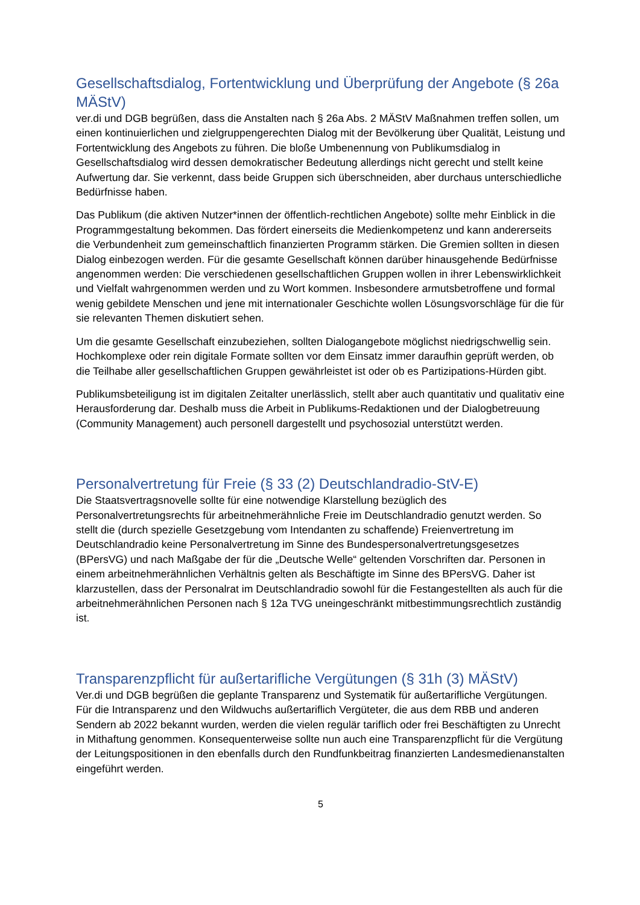Gesellschaftsdialog, Fortentwicklung und Überprüfung der Angebote (§ 26a MÄStV)
ver.di und DGB begrüßen, dass die Anstalten nach § 26a Abs. 2 MÄStV Maßnahmen treffen sollen, um einen kontinuierlichen und zielgruppengerechten Dialog mit der Bevölkerung über Qualität, Leistung und Fortentwicklung des Angebots zu führen. Die bloße Umbenennung von Publikumsdialog in Gesellschaftsdialog wird dessen demokratischer Bedeutung allerdings nicht gerecht und stellt keine Aufwertung dar. Sie verkennt, dass beide Gruppen sich überschneiden, aber durchaus unterschiedliche Bedürfnisse haben.
Das Publikum (die aktiven Nutzer*innen der öffentlich-rechtlichen Angebote) sollte mehr Einblick in die Programmgestaltung bekommen. Das fördert einerseits die Medienkompetenz und kann andererseits die Verbundenheit zum gemeinschaftlich finanzierten Programm stärken. Die Gremien sollten in diesen Dialog einbezogen werden. Für die gesamte Gesellschaft können darüber hinausgehende Bedürfnisse angenommen werden: Die verschiedenen gesellschaftlichen Gruppen wollen in ihrer Lebenswirklichkeit und Vielfalt wahrgenommen werden und zu Wort kommen. Insbesondere armutsbetroffene und formal wenig gebildete Menschen und jene mit internationaler Geschichte wollen Lösungsvorschläge für die für sie relevanten Themen diskutiert sehen.
Um die gesamte Gesellschaft einzubeziehen, sollten Dialogangebote möglichst niedrigschwellig sein. Hochkomplexe oder rein digitale Formate sollten vor dem Einsatz immer daraufhin geprüft werden, ob die Teilhabe aller gesellschaftlichen Gruppen gewährleistet ist oder ob es Partizipations-Hürden gibt.
Publikumsbeteiligung ist im digitalen Zeitalter unerlässlich, stellt aber auch quantitativ und qualitativ eine Herausforderung dar. Deshalb muss die Arbeit in Publikums-Redaktionen und der Dialogbetreuung (Community Management) auch personell dargestellt und psychosozial unterstützt werden.
Personalvertretung für Freie (§ 33 (2) Deutschlandradio-StV-E)
Die Staatsvertragsnovelle sollte für eine notwendige Klarstellung bezüglich des Personalvertretungsrechts für arbeitnehmerähnliche Freie im Deutschlandradio genutzt werden. So stellt die (durch spezielle Gesetzgebung vom Intendanten zu schaffende) Freienvertretung im Deutschlandradio keine Personalvertretung im Sinne des Bundespersonalvertretungsgesetzes (BPersVG) und nach Maßgabe der für die „Deutsche Welle“ geltenden Vorschriften dar. Personen in einem arbeitnehmerähnlichen Verhältnis gelten als Beschäftigte im Sinne des BPersVG. Daher ist klarzustellen, dass der Personalrat im Deutschlandradio sowohl für die Festangestellten als auch für die arbeitnehmerähnlichen Personen nach § 12a TVG uneingeschränkt mitbestimmungsrechtlich zuständig ist.
Transparenzpflicht für außertarifliche Vergütungen (§ 31h (3) MÄStV)
Ver.di und DGB begrüßen die geplante Transparenz und Systematik für außertarifliche Vergütungen. Für die Intransparenz und den Wildwuchs außertariflich Vergüteter, die aus dem RBB und anderen Sendern ab 2022 bekannt wurden, werden die vielen regulär tariflich oder frei Beschäftigten zu Unrecht in Mithaftung genommen. Konsequenterweise sollte nun auch eine Transparenzpflicht für die Vergütung der Leitungspositionen in den ebenfalls durch den Rundfunkbeitrag finanzierten Landesmedienanstalten eingeführt werden.
5